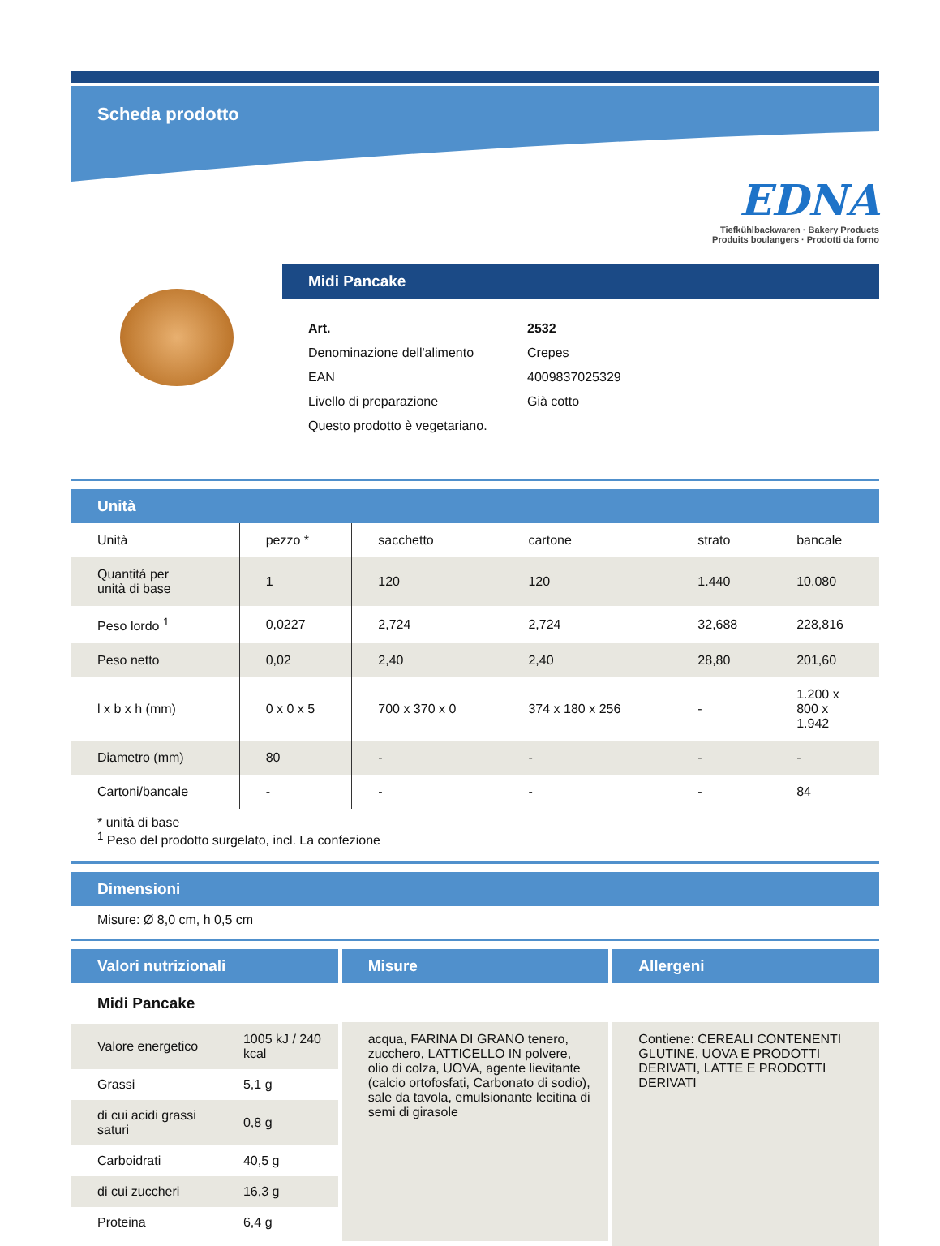Scheda prodotto
EDNA
Tiefkühlbackwaren · Bakery Products
Produits boulangers · Prodotti da forno
Midi Pancake
| Art. | 2532 |
| Denominazione dell'alimento | Crepes |
| EAN | 4009837025329 |
| Livello di preparazione | Già cotto |
| Questo prodotto è vegetariano. | |
Unità
| Unità | pezzo * | sacchetto | cartone | strato | bancale |
| --- | --- | --- | --- | --- | --- |
| Quantitá per unità di base | 1 | 120 | 120 | 1.440 | 10.080 |
| Peso lordo <sup>1</sup> | 0,0227 | 2,724 | 2,724 | 32,688 | 228,816 |
| Peso netto | 0,02 | 2,40 | 2,40 | 28,80 | 201,60 |
| l x b x h (mm) | 0 x 0 x 5 | 700 x 370 x 0 | 374 x 180 x 256 | - | 1.200 x 800 x 1.942 |
| Diametro (mm) | 80 | - | - | - | - |
| Cartoni/bancale | - | - | - | - | 84 |
* unità di base
<sup>1</sup> Peso del prodotto surgelato, incl. La confezione
Dimensioni
Misure: Ø 8,0 cm, h 0,5 cm
Valori nutrizionali
Midi Pancake
| Valore energetico | 1005 kJ / 240 kcal |
| Grassi | 5,1 g |
| di cui acidi grassi saturi | 0,8 g |
| Carboidrati | 40,5 g |
| di cui zuccheri | 16,3 g |
| Proteina | 6,4 g |
Misure
acqua, FARINA DI GRANO tenero, zucchero, LATTICELLO IN polvere, olio di colza, UOVA, agente lievitante (calcio ortofosfati, Carbonato di sodio), sale da tavola, emulsionante lecitina di semi di girasole
Allergeni
Contiene: CEREALI CONTENENTI GLUTINE, UOVA E PRODOTTI DERIVATI, LATTE E PRODOTTI DERIVATI